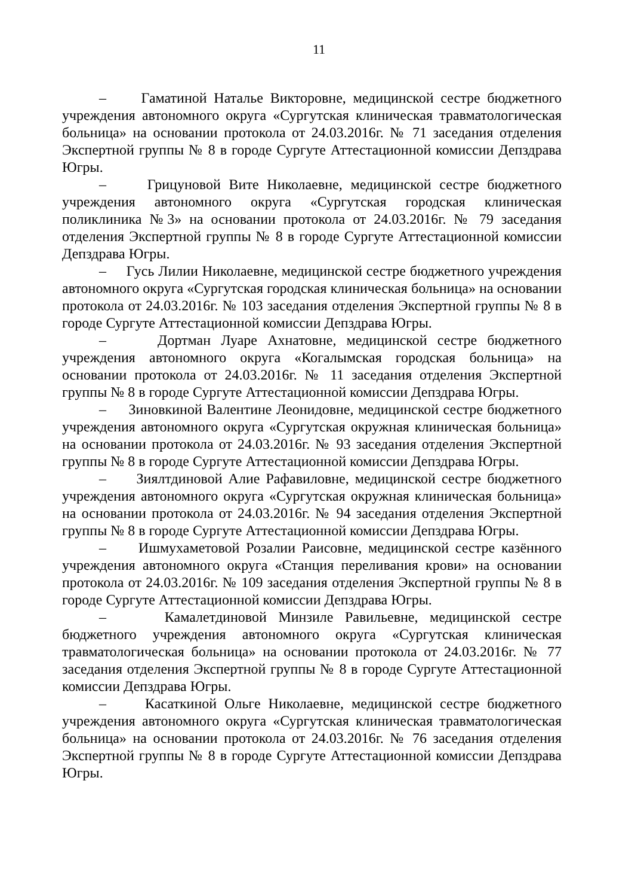11
– Гаматиной Наталье Викторовне, медицинской сестре бюджетного учреждения автономного округа «Сургутская клиническая травматологическая больница» на основании протокола от 24.03.2016г. № 71 заседания отделения Экспертной группы № 8 в городе Сургуте Аттестационной комиссии Депздрава Югры.
– Грицуновой Вите Николаевне, медицинской сестре бюджетного учреждения автономного округа «Сургутская городская клиническая поликлиника №3» на основании протокола от 24.03.2016г. № 79 заседания отделения Экспертной группы № 8 в городе Сургуте Аттестационной комиссии Депздрава Югры.
– Гусь Лилии Николаевне, медицинской сестре бюджетного учреждения автономного округа «Сургутская городская клиническая больница» на основании протокола от 24.03.2016г. № 103 заседания отделения Экспертной группы № 8 в городе Сургуте Аттестационной комиссии Депздрава Югры.
– Дортман Луаре Ахнатовне, медицинской сестре бюджетного учреждения автономного округа «Когалымская городская больница» на основании протокола от 24.03.2016г. № 11 заседания отделения Экспертной группы № 8 в городе Сургуте Аттестационной комиссии Депздрава Югры.
– Зиновкиной Валентине Леонидовне, медицинской сестре бюджетного учреждения автономного округа «Сургутская окружная клиническая больница» на основании протокола от 24.03.2016г. № 93 заседания отделения Экспертной группы № 8 в городе Сургуте Аттестационной комиссии Депздрава Югры.
– Зиялтдиновой Алие Рафавиловне, медицинской сестре бюджетного учреждения автономного округа «Сургутская окружная клиническая больница» на основании протокола от 24.03.2016г. № 94 заседания отделения Экспертной группы № 8 в городе Сургуте Аттестационной комиссии Депздрава Югры.
– Ишмухаметовой Розалии Раисовне, медицинской сестре казённого учреждения автономного округа «Станция переливания крови» на основании протокола от 24.03.2016г. № 109 заседания отделения Экспертной группы № 8 в городе Сургуте Аттестационной комиссии Депздрава Югры.
– Камалетдиновой Минзиле Равильевне, медицинской сестре бюджетного учреждения автономного округа «Сургутская клиническая травматологическая больница» на основании протокола от 24.03.2016г. № 77 заседания отделения Экспертной группы № 8 в городе Сургуте Аттестационной комиссии Депздрава Югры.
– Касаткиной Ольге Николаевне, медицинской сестре бюджетного учреждения автономного округа «Сургутская клиническая травматологическая больница» на основании протокола от 24.03.2016г. № 76 заседания отделения Экспертной группы № 8 в городе Сургуте Аттестационной комиссии Депздрава Югры.